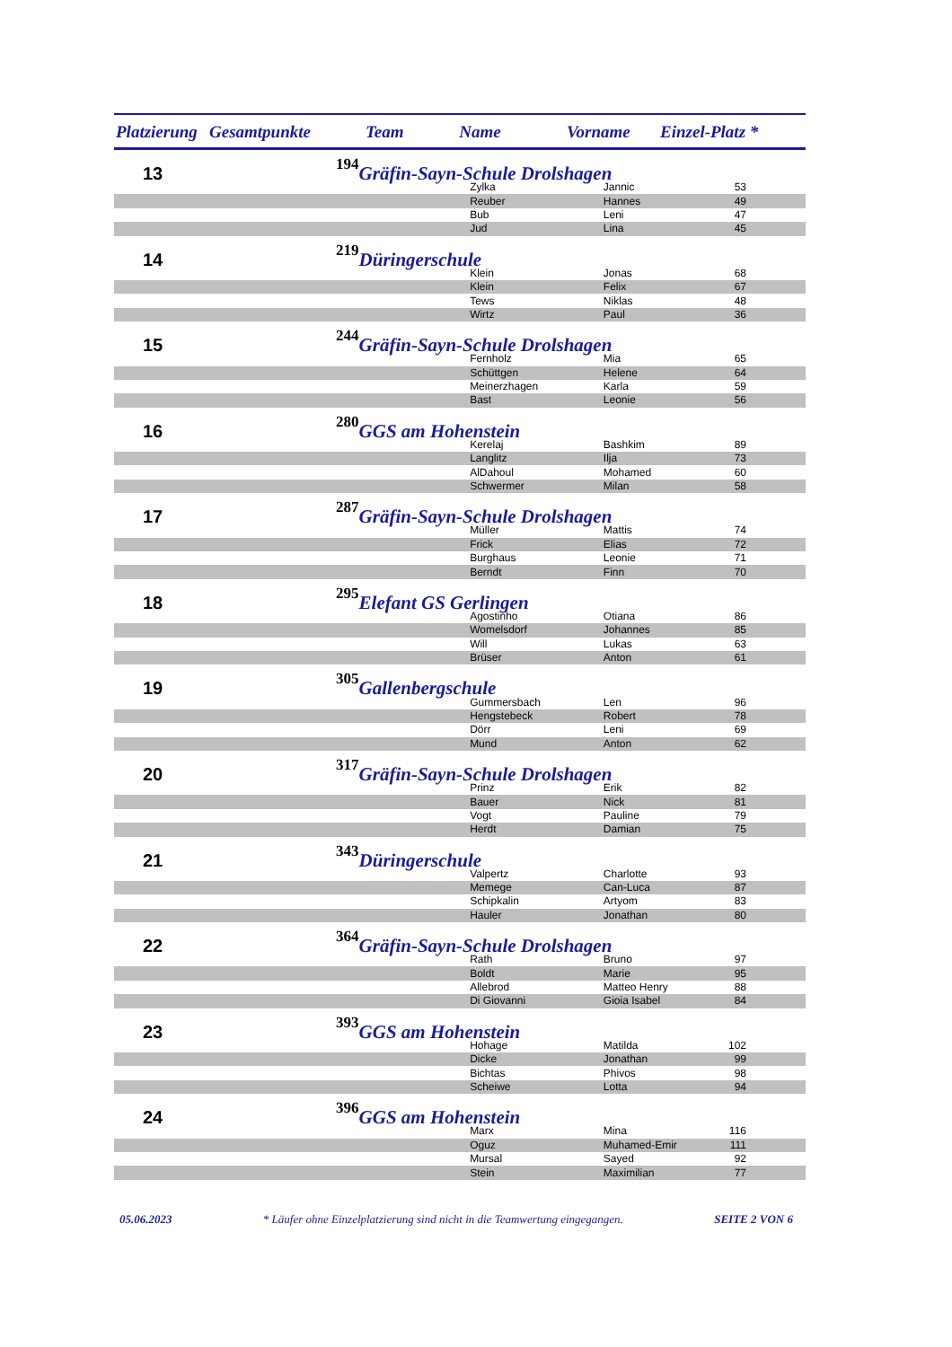| Platzierung | Gesamtpunkte | Team Name | Vorname | Einzel-Platz * |
| --- | --- | --- | --- | --- |
| 13 | 194 | Gräfin-Sayn-Schule Drolshagen | | | |
| | | | Zylka | Jannic | 53 |
| | | | Reuber | Hannes | 49 |
| | | | Bub | Leni | 47 |
| | | | Jud | Lina | 45 |
| 14 | 219 | Düringerschule | | | |
| | | | Klein | Jonas | 68 |
| | | | Klein | Felix | 67 |
| | | | Tews | Niklas | 48 |
| | | | Wirtz | Paul | 36 |
| 15 | 244 | Gräfin-Sayn-Schule Drolshagen | | | |
| | | | Fernholz | Mia | 65 |
| | | | Schüttgen | Helene | 64 |
| | | | Meinerzhagen | Karla | 59 |
| | | | Bast | Leonie | 56 |
| 16 | 280 | GGS am Hohenstein | | | |
| | | | Kerelaj | Bashkim | 89 |
| | | | Langlitz | Ilja | 73 |
| | | | AlDahoul | Mohamed | 60 |
| | | | Schwermer | Milan | 58 |
| 17 | 287 | Gräfin-Sayn-Schule Drolshagen | | | |
| | | | Müller | Mattis | 74 |
| | | | Frick | Elias | 72 |
| | | | Burghaus | Leonie | 71 |
| | | | Berndt | Finn | 70 |
| 18 | 295 | Elefant GS Gerlingen | | | |
| | | | Agostinho | Otiana | 86 |
| | | | Womelsdorf | Johannes | 85 |
| | | | Will | Lukas | 63 |
| | | | Brüser | Anton | 61 |
| 19 | 305 | Gallenbergschule | | | |
| | | | Gummersbach | Len | 96 |
| | | | Hengstebeck | Robert | 78 |
| | | | Dörr | Leni | 69 |
| | | | Mund | Anton | 62 |
| 20 | 317 | Gräfin-Sayn-Schule Drolshagen | | | |
| | | | Prinz | Erik | 82 |
| | | | Bauer | Nick | 81 |
| | | | Vogt | Pauline | 79 |
| | | | Herdt | Damian | 75 |
| 21 | 343 | Düringerschule | | | |
| | | | Valpertz | Charlotte | 93 |
| | | | Memege | Can-Luca | 87 |
| | | | Schipkalin | Artyom | 83 |
| | | | Hauler | Jonathan | 80 |
| 22 | 364 | Gräfin-Sayn-Schule Drolshagen | | | |
| | | | Rath | Bruno | 97 |
| | | | Boldt | Marie | 95 |
| | | | Allebrod | Matteo Henry | 88 |
| | | | Di Giovanni | Gioia Isabel | 84 |
| 23 | 393 | GGS am Hohenstein | | | |
| | | | Hohage | Matilda | 102 |
| | | | Dicke | Jonathan | 99 |
| | | | Bichtas | Phivos | 98 |
| | | | Scheiwe | Lotta | 94 |
| 24 | 396 | GGS am Hohenstein | | | |
| | | | Marx | Mina | 116 |
| | | | Oguz | Muhamed-Emir | 111 |
| | | | Mursal | Sayed | 92 |
| | | | Stein | Maximilian | 77 |
05.06.2023 * Läufer ohne Einzelplatzierung sind nicht in die Teamwertung eingegangen. SEITE 2 VON 6